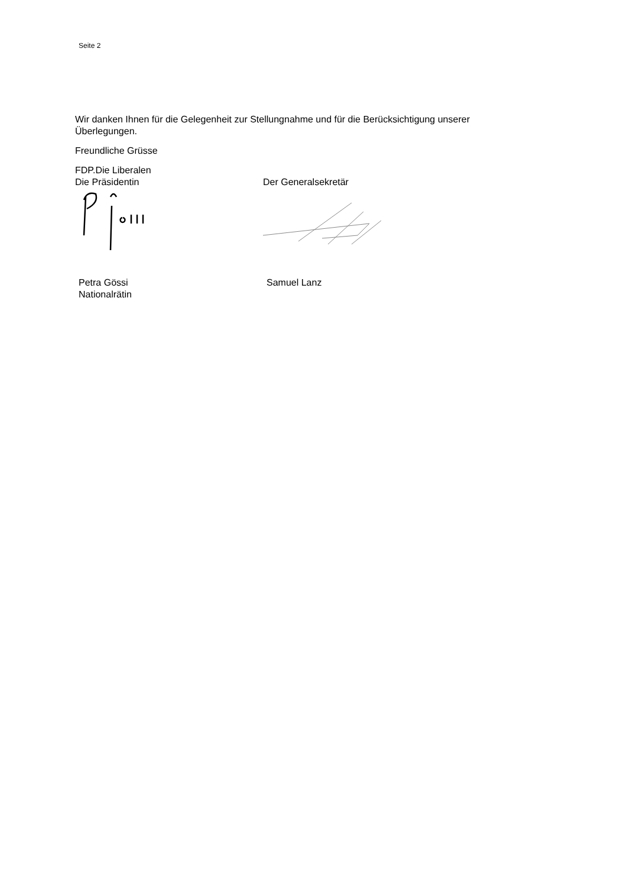Seite 2
Wir danken Ihnen für die Gelegenheit zur Stellungnahme und für die Berücksichtigung unserer
Überlegungen.
Freundliche Grüsse
FDP.Die Liberalen
Die Präsidentin Der Generalsekretär
Petra Gössi
Nationalrätin
Samuel Lanz